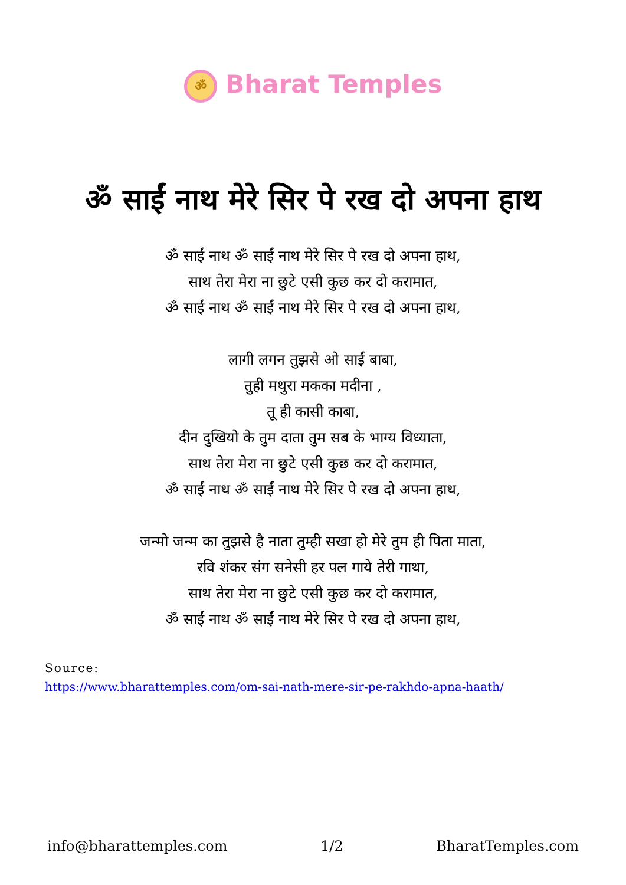ॐ Bharat Temples
ॐ साईं नाथ मेरे सिर पे रख दो अपना हाथ
ॐ साईं नाथ ॐ साईं नाथ मेरे सिर पे रख दो अपना हाथ,
साथ तेरा मेरा ना छुटे एसी कुछ कर दो करामात,
ॐ साईं नाथ ॐ साईं नाथ मेरे सिर पे रख दो अपना हाथ,
लागी लगन तुझसे ओ साईं बाबा,
तुही मथुरा मकका मदीना ,
तू ही कासी काबा,
दीन दुखियो के तुम दाता तुम सब के भाग्य विध्याता,
साथ तेरा मेरा ना छुटे एसी कुछ कर दो करामात,
ॐ साईं नाथ ॐ साईं नाथ मेरे सिर पे रख दो अपना हाथ,
जन्मो जन्म का तुझसे है नाता तुम्ही सखा हो मेरे तुम ही पिता माता,
रवि शंकर संग सनेसी हर पल गाये तेरी गाथा,
साथ तेरा मेरा ना छुटे एसी कुछ कर दो करामात,
ॐ साईं नाथ ॐ साईं नाथ मेरे सिर पे रख दो अपना हाथ,
Source:
https://www.bharattemples.com/om-sai-nath-mere-sir-pe-rakhdo-apna-haath/
info@bharattemples.com 1/2 BharatTemples.com